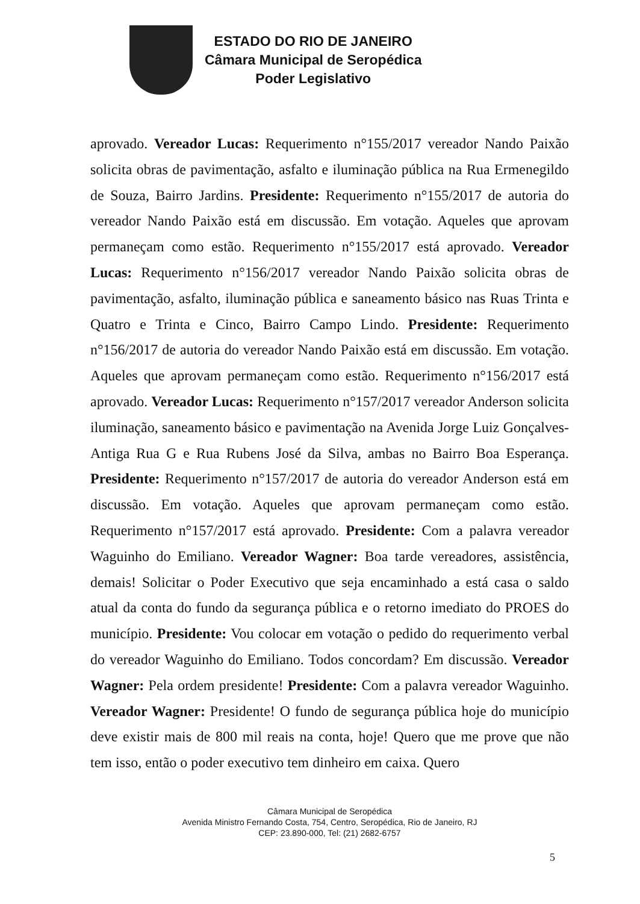ESTADO DO RIO DE JANEIRO
Câmara Municipal de Seropédica
Poder Legislativo
aprovado. Vereador Lucas: Requerimento n°155/2017 vereador Nando Paixão solicita obras de pavimentação, asfalto e iluminação pública na Rua Ermenegildo de Souza, Bairro Jardins. Presidente: Requerimento n°155/2017 de autoria do vereador Nando Paixão está em discussão. Em votação. Aqueles que aprovam permaneçam como estão. Requerimento n°155/2017 está aprovado. Vereador Lucas: Requerimento n°156/2017 vereador Nando Paixão solicita obras de pavimentação, asfalto, iluminação pública e saneamento básico nas Ruas Trinta e Quatro e Trinta e Cinco, Bairro Campo Lindo. Presidente: Requerimento n°156/2017 de autoria do vereador Nando Paixão está em discussão. Em votação. Aqueles que aprovam permaneçam como estão. Requerimento n°156/2017 está aprovado. Vereador Lucas: Requerimento n°157/2017 vereador Anderson solicita iluminação, saneamento básico e pavimentação na Avenida Jorge Luiz Gonçalves- Antiga Rua G e Rua Rubens José da Silva, ambas no Bairro Boa Esperança. Presidente: Requerimento n°157/2017 de autoria do vereador Anderson está em discussão. Em votação. Aqueles que aprovam permaneçam como estão. Requerimento n°157/2017 está aprovado. Presidente: Com a palavra vereador Waguinho do Emiliano. Vereador Wagner: Boa tarde vereadores, assistência, demais! Solicitar o Poder Executivo que seja encaminhado a está casa o saldo atual da conta do fundo da segurança pública e o retorno imediato do PROES do município. Presidente: Vou colocar em votação o pedido do requerimento verbal do vereador Waguinho do Emiliano. Todos concordam? Em discussão. Vereador Wagner: Pela ordem presidente! Presidente: Com a palavra vereador Waguinho. Vereador Wagner: Presidente! O fundo de segurança pública hoje do município deve existir mais de 800 mil reais na conta, hoje! Quero que me prove que não tem isso, então o poder executivo tem dinheiro em caixa. Quero
Câmara Municipal de Seropédica
Avenida Ministro Fernando Costa, 754, Centro, Seropédica, Rio de Janeiro, RJ
CEP: 23.890-000, Tel: (21) 2682-6757
5